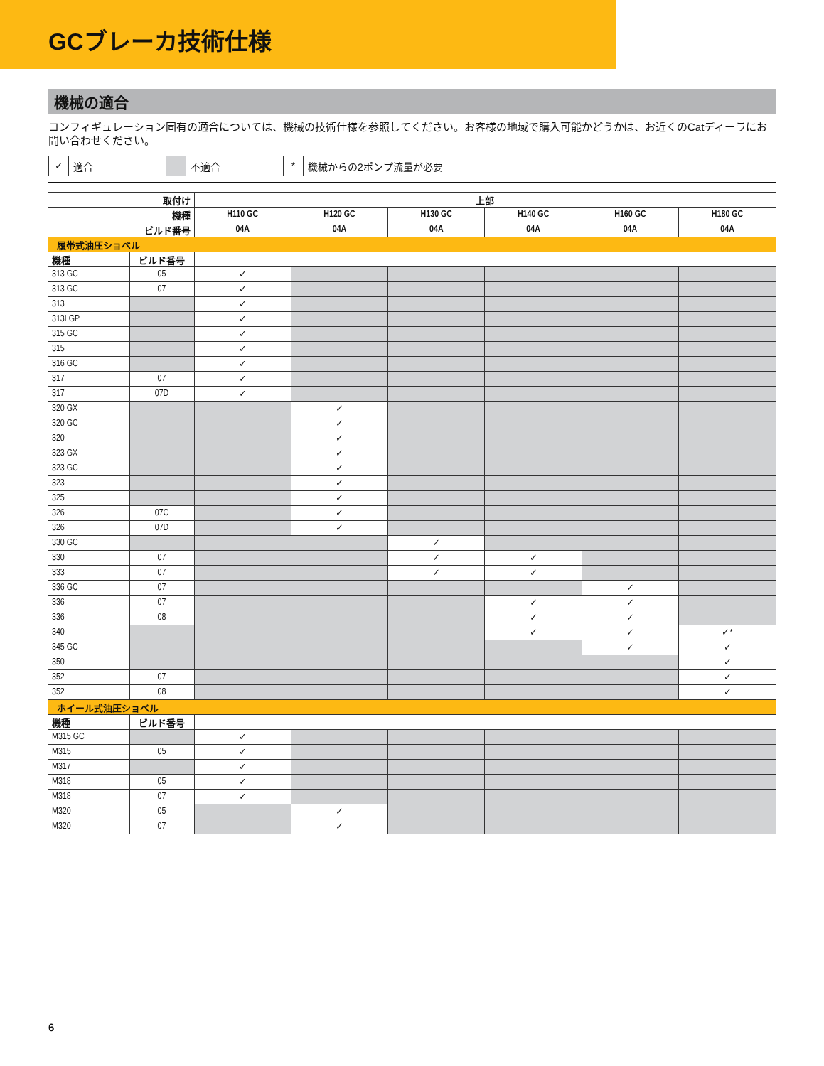GCブレーカ技術仕様
機械の適合
コンフィギュレーション固有の適合については、機械の技術仕様を参照してください。お客様の地域で購入可能かどうかは、お近くのCatディーラにお問い合わせください。
✓ 適合 不適合
* 機械からの2ポンプ流量が必要
| 取付け | | 上部 | | | | | |
| --- | --- | --- | --- | --- | --- | --- | --- |
| 機種 | | H110 GC | H120 GC | H130 GC | H140 GC | H160 GC | H180 GC |
| ビルド番号 | | 04A | 04A | 04A | 04A | 04A | 04A |
| 履帯式油圧ショベル | | | | | | | |
| 機種 | ビルド番号 | | | | | | |
| 313 GC | 05 | ✓ | | | | | |
| 313 GC | 07 | ✓ | | | | | |
| 313 | | ✓ | | | | | |
| 313LGP | | ✓ | | | | | |
| 315 GC | | ✓ | | | | | |
| 315 | | ✓ | | | | | |
| 316 GC | | ✓ | | | | | |
| 317 | 07 | ✓ | | | | | |
| 317 | 07D | ✓ | | | | | |
| 320 GX | | | ✓ | | | | |
| 320 GC | | | ✓ | | | | |
| 320 | | | ✓ | | | | |
| 323 GX | | | ✓ | | | | |
| 323 GC | | | ✓ | | | | |
| 323 | | | ✓ | | | | |
| 325 | | | ✓ | | | | |
| 326 | 07C | | ✓ | | | | |
| 326 | 07D | | ✓ | | | | |
| 330 GC | | | | ✓ | | | |
| 330 | 07 | | | ✓ | ✓ | | |
| 333 | 07 | | | ✓ | ✓ | | |
| 336 GC | 07 | | | | | ✓ | |
| 336 | 07 | | | | ✓ | ✓ | |
| 336 | 08 | | | | ✓ | ✓ | |
| 340 | | | | | ✓ | ✓ | ✓* |
| 345 GC | | | | | | ✓ | ✓ |
| 350 | | | | | | | ✓ |
| 352 | 07 | | | | | | ✓ |
| 352 | 08 | | | | | | ✓ |
| ホイール式油圧ショベル | | | | | | | |
| 機種 | ビルド番号 | | | | | | |
| M315 GC | | ✓ | | | | | |
| M315 | 05 | ✓ | | | | | |
| M317 | | ✓ | | | | | |
| M318 | 05 | ✓ | | | | | |
| M318 | 07 | ✓ | | | | | |
| M320 | 05 | | ✓ | | | | |
| M320 | 07 | | ✓ | | | | |
6